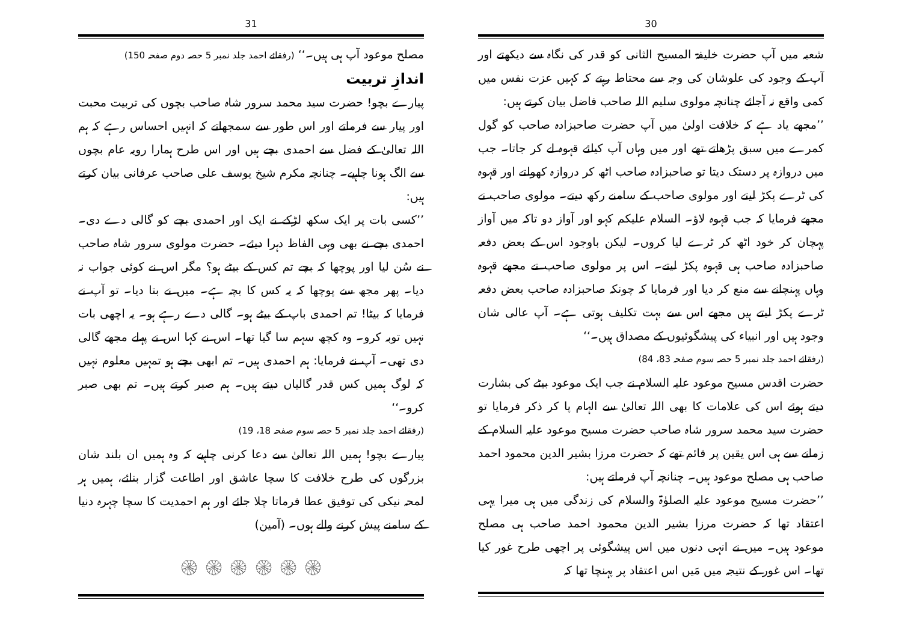30
شعبہ میں آپ حضرت خلیفۃ المسیح الثانی کو قدر کی نگاہ سے دیکھتے اور آپ کے وجود کی علوشان کی وجہ سے محتاط رہتے کہ کہیں عزت نفس میں کمی واقع نہ آجائے چنانچہ مولوی سلیم اللہ صاحب فاضل بیان کرتے ہیں:
’’مجھے یاد ہے کہ خلافت اولیٰ میں آپ حضرت صاحبزادہ صاحب کو گول کمرے میں سبق پڑھاتے تھے اور میں وہاں آپ کیلئے قہوہ لے کر جاتا۔ جب میں دروازہ پر دستک دیتا تو صاحبزادہ صاحب اٹھ کر دروازہ کھولتے اور قہوہ کی ٹرے پکڑ لیتے اور مولوی صاحب کے سامنے رکھ دیتے۔ مولوی صاحب نے مجھے فرمایا کہ جب قہوہ لاؤ۔ السلام علیکم کہو اور آواز دو تاکہ میں آواز پہچان کر خود اٹھ کر ٹرے لیا کروں۔ لیکن باوجود اس کے بعض دفعہ صاحبزادہ صاحب ہی قہوہ پکڑ لیتے۔ اس پر مولوی صاحب نے مجھے قہوہ وہاں پہنچانے سے منع کر دیا اور فرمایا کہ چونکہ صاحبزادہ صاحب بعض دفعہ ٹرے پکڑ لیتے ہیں مجھے اس سے بہت تکلیف ہوتی ہے۔ آپ عالی شان وجود ہیں اور انبیاء کی پیشگوئیوں کے مصداق ہیں۔‘‘
(رفقائے احمد جلد نمبر 5 حصہ سوم صفحہ 83، 84)
حضرت اقدس مسیح موعود علیہ السلام نے جب ایک موعود بیٹے کی بشارت دیتے ہوئے اس کی علامات کا بھی اللہ تعالیٰ سے الہام پا کر ذکر فرمایا تو حضرت سید محمد سرور شاہ صاحب حضرت مسیح موعود علیہ السلام کے زمانے سے ہی اس یقین پر قائم تھے کہ حضرت مرزا بشیر الدین محمود احمد صاحب ہی مصلح موعود ہیں۔ چنانچہ آپ فرماتے ہیں:
’’حضرت مسیح موعود علیہ الصلوٰۃ والسلام کی زندگی میں ہی میرا یہی اعتقاد تھا کہ حضرت مرزا بشیر الدین محمود احمد صاحب ہی مصلح موعود ہیں۔ میں نے انہی دنوں میں اس پیشگوئی پر اچھی طرح غور کیا تھا۔ اس غور کے نتیجہ میں مَیں اس اعتقاد پر پہنچا تھا کہ
31
مصلح موعود آپ ہی ہیں۔‘‘ (رفقائے احمد جلد نمبر 5 حصہ دوم صفحہ 150)
اندازِ تربیت
پیارے بچو! حضرت سید محمد سرور شاہ صاحب بچوں کی تربیت محبت اور پیار سے فرماتے اور اس طور سے سمجھاتے کہ انہیں احساس رہے کہ ہم اللہ تعالیٰ کے فضل سے احمدی بچے ہیں اور اس طرح ہمارا رویہ عام بچوں سے الگ ہونا چاہیے۔ چنانچہ مکرم شیخ یوسف علی صاحب عرفانی بیان کرتے ہیں:
’’کسی بات پر ایک سکھ لڑکے نے ایک اور احمدی بچے کو گالی دے دی۔ احمدی بچے نے بھی وہی الفاظ دہرا دیئے۔ حضرت مولوی سرور شاہ صاحب نے سُن لیا اور پوچھا کہ بچے تم کس کے بیٹے ہو؟ مگر اس نے کوئی جواب نہ دیا۔ پھر مجھ سے پوچھا کہ یہ کس کا بچہ ہے۔ میں نے بتا دیا۔ تو آپ نے فرمایا کہ بیٹا! تم احمدی باپ کے بیٹے ہو۔ گالی دے رہے ہو۔ یہ اچھی بات نہیں توبہ کرو۔ وہ کچھ سہم سا گیا تھا۔ اس نے کہا اس نے پہلے مجھے گالی دی تھی۔ آپ نے فرمایا: ہم احمدی ہیں۔ تم ابھی بچے ہو تمہیں معلوم نہیں کہ لوگ ہمیں کس قدر گالیاں دیتے ہیں۔ ہم صبر کرتے ہیں۔ تم بھی صبر کرو۔‘‘
(رفقائے احمد جلد نمبر 5 حصہ سوم صفحہ 18، 19)
پیارے بچو! ہمیں اللہ تعالیٰ سے دعا کرنی چاہیے کہ وہ ہمیں ان بلند شان بزرگوں کی طرح خلافت کا سچا عاشق اور اطاعت گزار بنائے، ہمیں ہر لمحہ نیکی کی توفیق عطا فرماتا چلا جائے اور ہم احمدیت کا سچا چہرہ دنیا کے سامنے پیش کرنے والے ہوں۔ (آمین)
۞ ۞ ۞ ۞ ۞ ۞